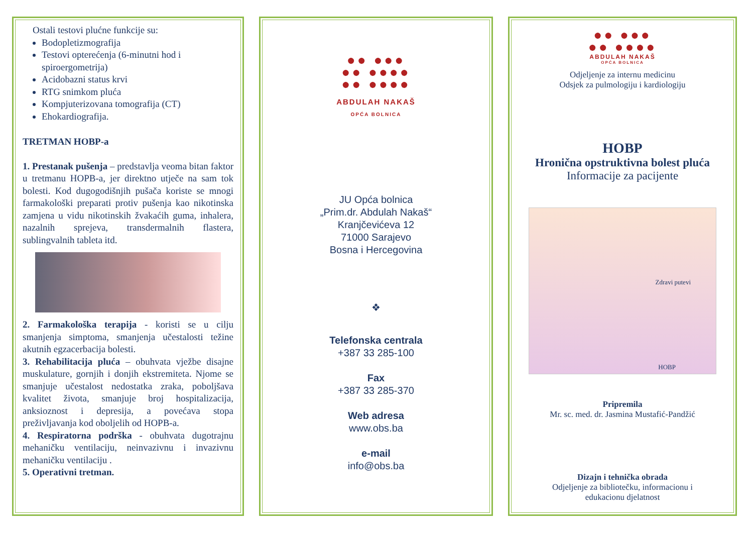Ostali testovi plućne funkcije su:
Bodopletizmografija
Testovi opterećenja (6-minutni hod i spiroergometrija)
Acidobazni status krvi
RTG snimkom pluća
Kompjuterizovana tomografija (CT)
Ehokardiografija.
TRETMAN HOBP-a
1. Prestanak pušenja – predstavlja veoma bitan faktor u tretmanu HOPB-a, jer direktno utječe na sam tok bolesti. Kod dugogodišnjih pušača koriste se mnogi farmakološki preparati protiv pušenja kao nikotinska zamjena u vidu nikotinskih žvakaćih guma, inhalera, nazalnih sprejeva, transdermalnih flastera, sublingvalnih tableta itd.
2. Farmakološka terapija - koristi se u cilju smanjenja simptoma, smanjenja učestalosti težine akutnih egzacerbacija bolesti.
3. Rehabilitacija pluća – obuhvata vježbe disajne muskulature, gornjih i donjih ekstremiteta. Njome se smanjuje učestalost nedostatka zraka, poboljšava kvalitet života, smanjuje broj hospitalizacija, anksioznost i depresija, a povećava stopa preživljavanja kod oboljelih od HOPB-a.
4. Respiratorna podrška - obuhvata dugotrajnu mehaničku ventilaciju, neinvazivnu i invazivnu mehaničku ventilaciju .
5. Operativni tretman.
●● ●●●
●● ●●●●
●● ●●●●
ABDULAH NAKAŠ
OPĆA BOLNICA
JU Opća bolnica
„Prim.dr. Abdulah Nakaš“
Kranjčevićeva 12
71000 Sarajevo
Bosna i Hercegovina
❖
Telefonska centrala
+387 33 285-100
Fax
+387 33 285-370
Web adresa
www.obs.ba
e-mail
info@obs.ba
●● ●●●
●● ●●●●
ABDULAH NAKAŠ
OPĆA BOLNICA
Odjeljenje za internu medicinu
Odsjek za pulmologiju i kardiologiju
HOBP
Hronična opstruktivna bolest pluća
Informacije za pacijente
Zdravi putevi
HOBP
Pripremila
Mr. sc. med. dr. Jasmina Mustafić-Pandžić
Dizajn i tehnička obrada
Odjeljenje za bibliotečku, informacionu i
edukacionu djelatnost